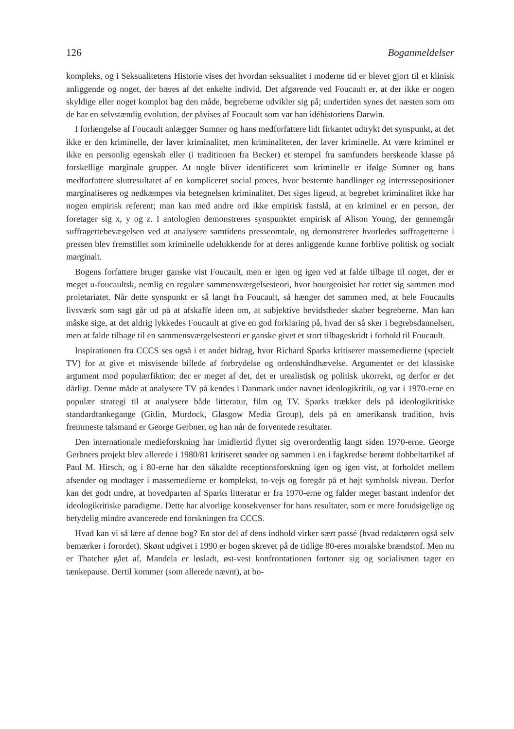126 Boganmeldelser
kompleks, og i Seksualitetens Historie vises det hvordan seksualitet i moderne tid er blevet gjort til et klinisk anliggende og noget, der bæres af det enkelte individ. Det afgørende ved Foucault er, at der ikke er nogen skyldige eller noget komplot bag den måde, begreberne udvikler sig på; undertiden synes det næsten som om de har en selvstændig evolution, der påvises af Foucault som var han idéhistoriens Darwin.
I forlængelse af Foucault anlægger Sumner og hans medforfattere lidt firkantet udtrykt det synspunkt, at det ikke er den kriminelle, der laver kriminalitet, men kriminaliteten, der laver kriminelle. At være kriminel er ikke en personlig egenskab eller (i traditionen fra Becker) et stempel fra samfundets herskende klasse på forskellige marginale grupper. At nogle bliver identificeret som kriminelle er ifølge Sumner og hans medforfattere slutresultatet af en kompliceret social proces, hvor bestemte handlinger og interessepositioner marginaliseres og nedkæmpes via betegnelsen kriminalitet. Det siges ligeud, at begrebet kriminalitet ikke har nogen empirisk referent; man kan med andre ord ikke empirisk fastslå, at en kriminel er en person, der foretager sig x, y og z. I antologien demonstreres synspunktet empirisk af Alison Young, der gennemgår suffragettebevægelsen ved at analysere samtidens presseomtale, og demonstrerer hvorledes suffragetterne i pressen blev fremstillet som kriminelle udelukkende for at deres anliggende kunne forblive politisk og socialt marginalt.
Bogens forfattere bruger ganske vist Foucault, men er igen og igen ved at falde tilbage til noget, der er meget u-foucaultsk, nemlig en regulær sammensværgelsesteori, hvor bourgeoisiet har rottet sig sammen mod proletariatet. Når dette synspunkt er så langt fra Foucault, så hænger det sammen med, at hele Foucaults livsværk som sagt går ud på at afskaffe ideen om, at subjektive bevidstheder skaber begreberne. Man kan måske sige, at det aldrig lykkedes Foucault at give en god forklaring på, hvad der så sker i begrebsdannelsen, men at falde tilbage til en sammensværgelsesteori er ganske givet et stort tilbageskridt i forhold til Foucault.
Inspirationen fra CCCS ses også i et andet bidrag, hvor Richard Sparks kritiserer massemedierne (specielt TV) for at give et misvisende billede af forbrydelse og ordenshåndhævelse. Argumentet er det klassiske argument mod populærfiktion: der er meget af det, det er urealistisk og politisk ukorrekt, og derfor er det dårligt. Denne måde at analysere TV på kendes i Danmark under navnet ideologikritik, og var i 1970-erne en populær strategi til at analysere både litteratur, film og TV. Sparks trækker dels på ideologikritiske standardtankegange (Gitlin, Murdock, Glasgow Media Group), dels på en amerikansk tradition, hvis fremmeste talsmand er George Gerbner, og han når de forventede resultater.
Den internationale medieforskning har imidlertid flyttet sig overordentlig langt siden 1970-erne. George Gerbners projekt blev allerede i 1980/81 kritiseret sønder og sammen i en i fagkredse berømt dobbeltartikel af Paul M. Hirsch, og i 80-erne har den såkaldte receptionsforskning igen og igen vist, at forholdet mellem afsender og modtager i massemedierne er komplekst, to-vejs og foregår på et højt symbolsk niveau. Derfor kan det godt undre, at hovedparten af Sparks litteratur er fra 1970-erne og falder meget bastant indenfor det ideologikritiske paradigme. Dette har alvorlige konsekvenser for hans resultater, som er mere forudsigelige og betydelig mindre avancerede end forskningen fra CCCS.
Hvad kan vi så lære af denne bog? En stor del af dens indhold virker sært passé (hvad redaktøren også selv bemærker i forordet). Skønt udgivet i 1990 er bogen skrevet på de tidlige 80-eres moralske brændstof. Men nu er Thatcher gået af, Mandela er løsladt, øst-vest konfrontationen fortoner sig og socialismen tager en tænkepause. Dertil kommer (som allerede nævnt), at bo-